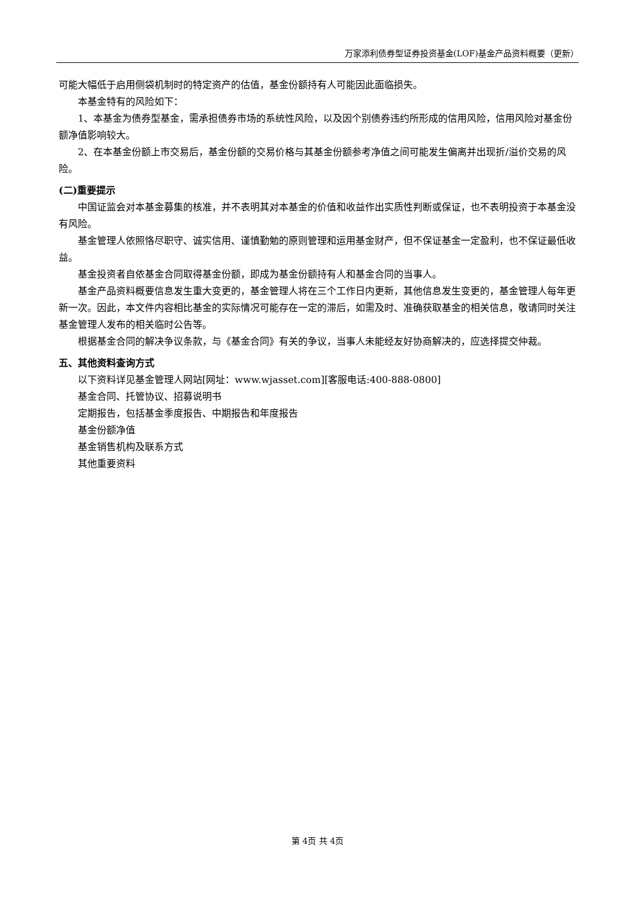万家添利债券型证券投资基金(LOF)基金产品资料概要（更新）
可能大幅低于启用侧袋机制时的特定资产的估值，基金份额持有人可能因此面临损失。
本基金特有的风险如下：
1、本基金为债券型基金，需承担债券市场的系统性风险，以及因个别债券违约所形成的信用风险，信用风险对基金份额净值影响较大。
2、在本基金份额上市交易后，基金份额的交易价格与其基金份额参考净值之间可能发生偏离并出现折/溢价交易的风险。
(二)重要提示
中国证监会对本基金募集的核准，并不表明其对本基金的价值和收益作出实质性判断或保证，也不表明投资于本基金没有风险。
基金管理人依照恪尽职守、诚实信用、谨慎勤勉的原则管理和运用基金财产，但不保证基金一定盈利，也不保证最低收益。
基金投资者自依基金合同取得基金份额，即成为基金份额持有人和基金合同的当事人。
基金产品资料概要信息发生重大变更的，基金管理人将在三个工作日内更新，其他信息发生变更的，基金管理人每年更新一次。因此，本文件内容相比基金的实际情况可能存在一定的滞后，如需及时、准确获取基金的相关信息，敬请同时关注基金管理人发布的相关临时公告等。
根据基金合同的解决争议条款，与《基金合同》有关的争议，当事人未能经友好协商解决的，应选择提交仲裁。
五、其他资料查询方式
以下资料详见基金管理人网站[网址：www.wjasset.com][客服电话:400-888-0800]
基金合同、托管协议、招募说明书
定期报告，包括基金季度报告、中期报告和年度报告
基金份额净值
基金销售机构及联系方式
其他重要资料
第 4页 共 4页